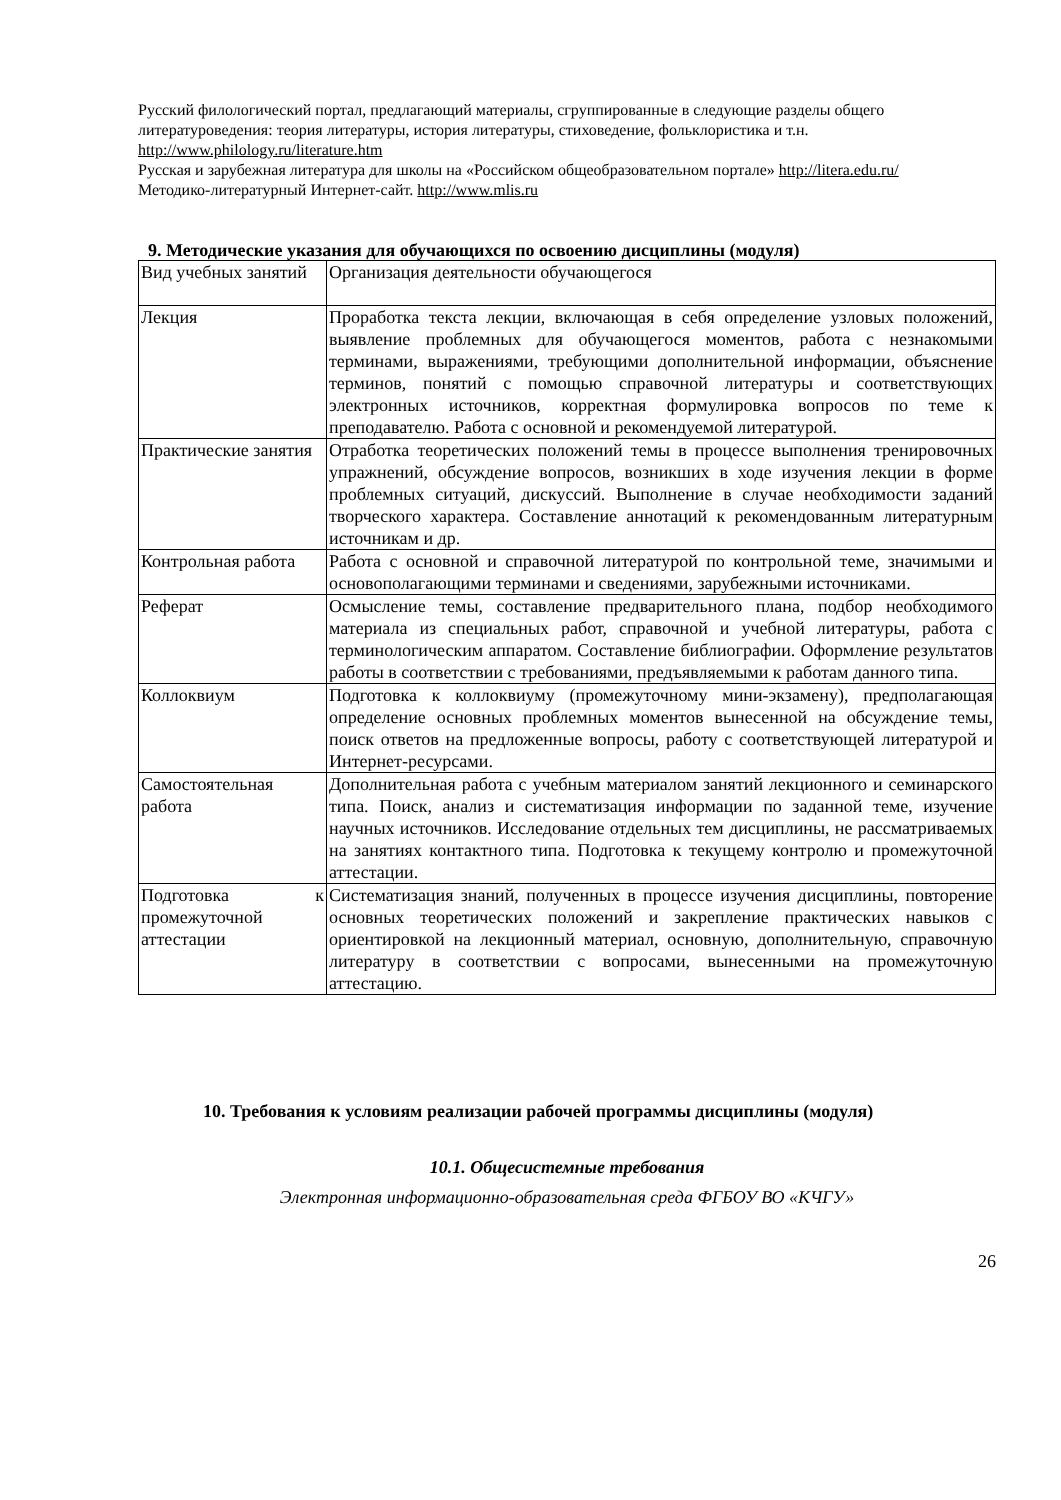Русский филологический портал, предлагающий материалы, сгруппированные в следующие разделы общего литературоведения: теория литературы, история литературы, стиховедение, фольклористика и т.н. http://www.philology.ru/literature.htm
Русская и зарубежная литература для школы на «Российском общеобразовательном портале» http://litera.edu.ru/
Методико-литературный Интернет-сайт. http://www.mlis.ru
9. Методические указания для обучающихся по освоению дисциплины (модуля)
| Вид учебных занятий | Организация деятельности обучающегося |
| Лекция | Проработка текста лекции, включающая в себя определение узловых положений, выявление проблемных для обучающегося моментов, работа с незнакомыми терминами, выражениями, требующими дополнительной информации, объяснение терминов, понятий с помощью справочной литературы и соответствующих электронных источников, корректная формулировка вопросов по теме к преподавателю. Работа с основной и рекомендуемой литературой. |
| Практические занятия | Отработка теоретических положений темы в процессе выполнения тренировочных упражнений, обсуждение вопросов, возникших в ходе изучения лекции в форме проблемных ситуаций, дискуссий. Выполнение в случае необходимости заданий творческого характера. Составление аннотаций к рекомендованным литературным источникам и др. |
| Контрольная работа | Работа с основной и справочной литературой по контрольной теме, значимыми и основополагающими терминами и сведениями, зарубежными источниками. |
| Реферат | Осмысление темы, составление предварительного плана, подбор необходимого материала из специальных работ, справочной и учебной литературы, работа с терминологическим аппаратом. Составление библиографии. Оформление результатов работы в соответствии с требованиями, предъявляемыми к работам данного типа. |
| Коллоквиум | Подготовка к коллоквиуму (промежуточному мини-экзамену), предполагающая определение основных проблемных моментов вынесенной на обсуждение темы, поиск ответов на предложенные вопросы, работу с соответствующей литературой и Интернет-ресурсами. |
| Самостоятельная работа | Дополнительная работа с учебным материалом занятий лекционного и семинарского типа. Поиск, анализ и систематизация информации по заданной теме, изучение научных источников. Исследование отдельных тем дисциплины, не рассматриваемых на занятиях контактного типа. Подготовка к текущему контролю и промежуточной аттестации. |
| Подготовка к промежуточной аттестации | Систематизация знаний, полученных в процессе изучения дисциплины, повторение основных теоретических положений и закрепление практических навыков с ориентировкой на лекционный материал, основную, дополнительную, справочную литературу в соответствии с вопросами, вынесенными на промежуточную аттестацию. |
10. Требования к условиям реализации рабочей программы дисциплины (модуля)
10.1. Общесистемные требования
Электронная информационно-образовательная среда ФГБОУ ВО «КЧГУ»
26